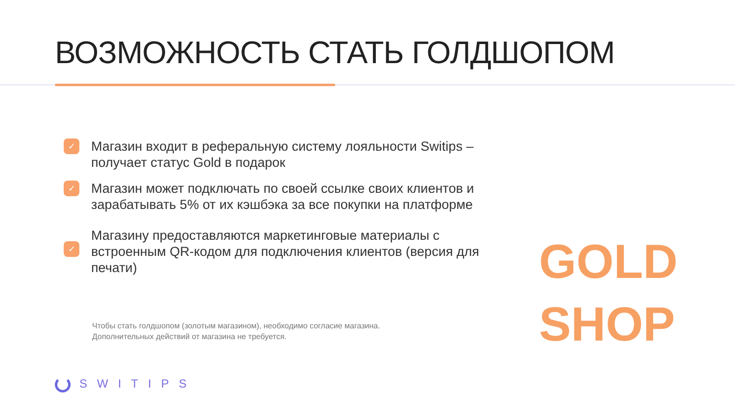ВОЗМОЖНОСТЬ СТАТЬ ГОЛДШОПОМ
✓
Магазин входит в реферальную систему лояльности Switips – получает статус Gold в подарок
✓
Магазин может подключать по своей ссылке своих клиентов и зарабатывать 5% от их кэшбэка за все покупки на платформе
✓
Магазину предоставляются маркетинговые материалы с встроенным QR-кодом для подключения клиентов (версия для печати)
Чтобы стать голдшопом (золотым магазином), необходимо согласие магазина.
Дополнительных действий от магазина не требуется.
GOLD
SHOP
SWITIPS